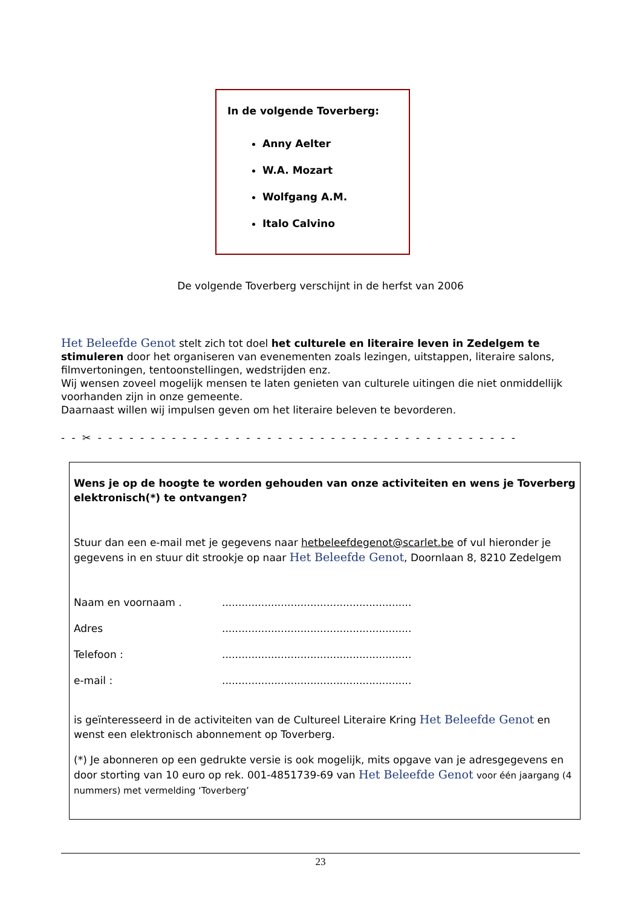In de volgende Toverberg:
Anny Aelter
W.A. Mozart
Wolfgang A.M.
Italo Calvino
De volgende Toverberg verschijnt in de herfst van 2006
Het Beleefde Genot stelt zich tot doel het culturele en literaire leven in Zedelgem te stimuleren door het organiseren van evenementen zoals lezingen, uitstappen, literaire salons, filmvertoningen, tentoonstellingen, wedstrijden enz.
Wij wensen zoveel mogelijk mensen te laten genieten van culturele uitingen die niet onmiddellijk voorhanden zijn in onze gemeente.
Daarnaast willen wij impulsen geven om het literaire beleven te bevorderen.
- - ✂ - - - - - - - - - - - - - - - - - - - - - - - - - - - - - - - - - - - - - - - -
Wens je op de hoogte te worden gehouden van onze activiteiten en wens je Toverberg elektronisch(*) te ontvangen?
Stuur dan een e-mail met je gegevens naar hetbeleefdegenot@scarlet.be of vul hieronder je gegevens in en stuur dit strookje op naar Het Beleefde Genot, Doornlaan 8, 8210 Zedelgem
Naam en voornaam ...........................................................
Adres..........................................................
Telefoon :..........................................................
e-mail :..........................................................
is geïnteresseerd in de activiteiten van de Cultureel Literaire Kring Het Beleefde Genot en wenst een elektronisch abonnement op Toverberg.
(*) Je abonneren op een gedrukte versie is ook mogelijk, mits opgave van je adresgegevens en door storting van 10 euro op rek. 001-4851739-69 van Het Beleefde Genot voor één jaargang (4 nummers) met vermelding ‘Toverberg’
23